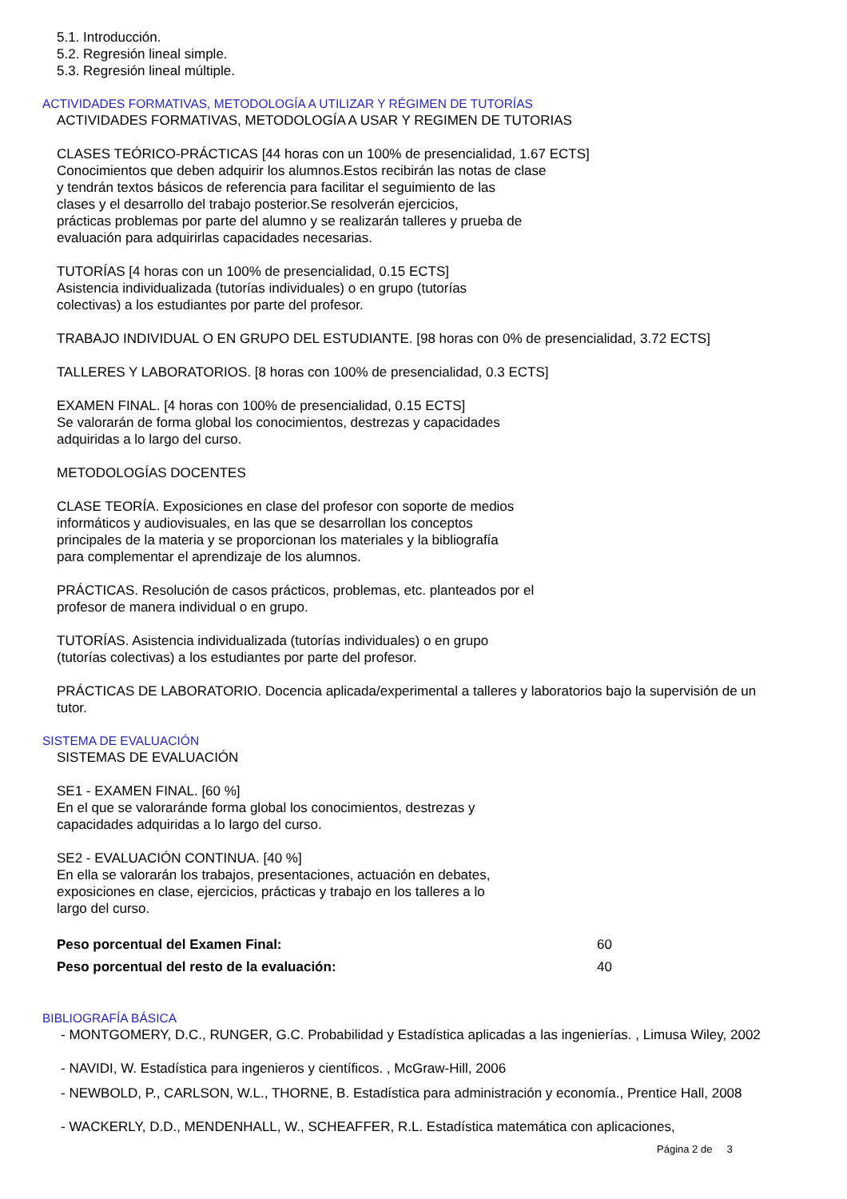5.1. Introducción.
5.2. Regresión lineal simple.
5.3. Regresión lineal múltiple.
ACTIVIDADES FORMATIVAS, METODOLOGÍA A UTILIZAR Y RÉGIMEN DE TUTORÍAS
ACTIVIDADES FORMATIVAS, METODOLOGÍA A USAR Y REGIMEN DE TUTORIAS
CLASES TEÓRICO-PRÁCTICAS [44 horas con un 100% de presencialidad, 1.67 ECTS]
Conocimientos que deben adquirir los alumnos.Estos recibirán las notas de clase
y tendrán textos básicos de referencia para facilitar el seguimiento de las
clases y el desarrollo del trabajo posterior.Se resolverán ejercicios,
prácticas problemas por parte del alumno y se realizarán talleres y prueba de
evaluación para adquirirlas capacidades necesarias.
TUTORÍAS [4 horas con un 100% de presencialidad, 0.15 ECTS]
Asistencia individualizada (tutorías individuales) o en grupo (tutorías
colectivas) a los estudiantes por parte del profesor.
TRABAJO INDIVIDUAL O EN GRUPO DEL ESTUDIANTE. [98 horas con 0% de presencialidad, 3.72 ECTS]
TALLERES Y LABORATORIOS. [8 horas con 100% de presencialidad, 0.3 ECTS]
EXAMEN FINAL. [4 horas con 100% de presencialidad, 0.15 ECTS]
Se valorarán de forma global los conocimientos, destrezas y capacidades
adquiridas a lo largo del curso.
METODOLOGÍAS DOCENTES
CLASE TEORÍA. Exposiciones en clase del profesor con soporte de medios
informáticos y audiovisuales, en las que se desarrollan los conceptos
principales de la materia y se proporcionan los materiales y la bibliografía
para complementar el aprendizaje de los alumnos.
PRÁCTICAS. Resolución de casos prácticos, problemas, etc. planteados por el
profesor de manera individual o en grupo.
TUTORÍAS. Asistencia individualizada (tutorías individuales) o en grupo
(tutorías colectivas) a los estudiantes por parte del profesor.
PRÁCTICAS DE LABORATORIO. Docencia aplicada/experimental a talleres y laboratorios bajo la supervisión de un
tutor.
SISTEMA DE EVALUACIÓN
SISTEMAS DE EVALUACIÓN
SE1 - EXAMEN FINAL. [60 %]
En el que se valoraránde forma global los conocimientos, destrezas y
capacidades adquiridas a lo largo del curso.
SE2 - EVALUACIÓN CONTINUA. [40 %]
En ella se valorarán los trabajos, presentaciones, actuación en debates,
exposiciones en clase, ejercicios, prácticas y trabajo en los talleres a lo
largo del curso.
Peso porcentual del Examen Final: 60
Peso porcentual del resto de la evaluación: 40
BIBLIOGRAFÍA BÁSICA
- MONTGOMERY, D.C., RUNGER, G.C. Probabilidad y Estadística aplicadas a las ingenierías. , Limusa Wiley, 2002
- NAVIDI, W. Estadística para ingenieros y científicos. , McGraw-Hill, 2006
- NEWBOLD, P., CARLSON, W.L., THORNE, B. Estadística para administración y economía., Prentice Hall, 2008
- WACKERLY, D.D., MENDENHALL, W., SCHEAFFER, R.L. Estadística matemática con aplicaciones,
Página 2 de 3